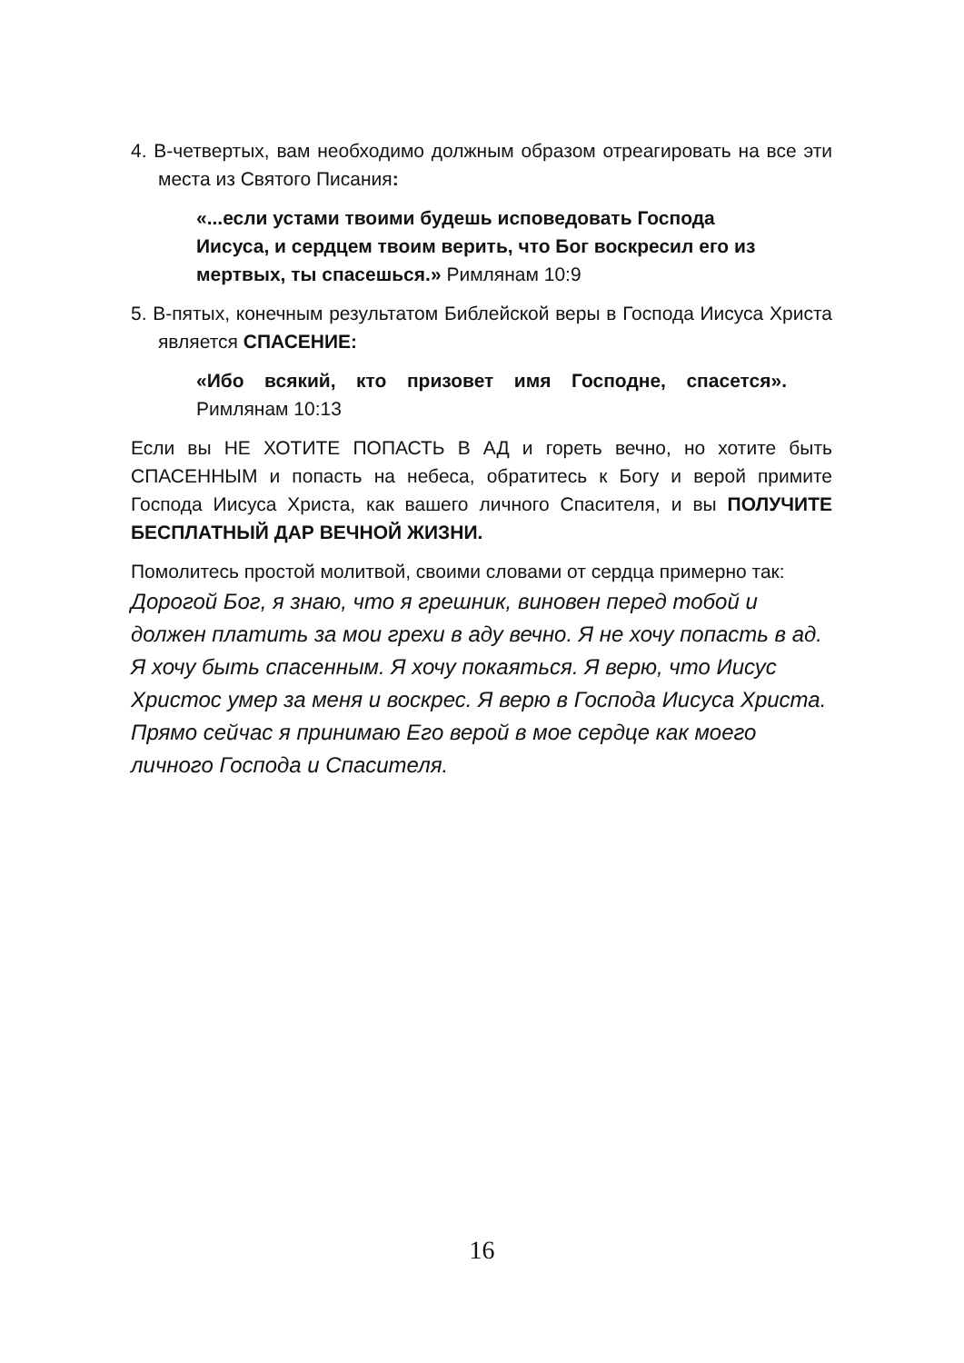4. В-четвертых, вам необходимо должным образом отреагировать на все эти места из Святого Писания:
«...если устами твоими будешь исповедовать Господа Иисуса, и сердцем твоим верить, что Бог воскресил его из мертвых, ты спасешься.» Римлянам 10:9
5. В-пятых, конечным результатом Библейской веры в Господа Иисуса Христа является СПАСЕНИЕ:
«Ибо всякий, кто призовет имя Господне, спасется». Римлянам 10:13
Если вы НЕ ХОТИТЕ ПОПАСТЬ В АД и гореть вечно, но хотите быть СПАСЕННЫМ и попасть на небеса, обратитесь к Богу и верой примите Господа Иисуса Христа, как вашего личного Спасителя, и вы ПОЛУЧИТЕ БЕСПЛАТНЫЙ ДАР ВЕЧНОЙ ЖИЗНИ.
Помолитесь простой молитвой, своими словами от сердца примерно так:
Дорогой Бог, я знаю, что я грешник, виновен перед тобой и должен платить за мои грехи в аду вечно. Я не хочу попасть в ад. Я хочу быть спасенным. Я хочу покаяться. Я верю, что Иисус Христос умер за меня и воскрес. Я верю в Господа Иисуса Христа. Прямо сейчас я принимаю Его верой в мое сердце как моего личного Господа и Спасителя.
16